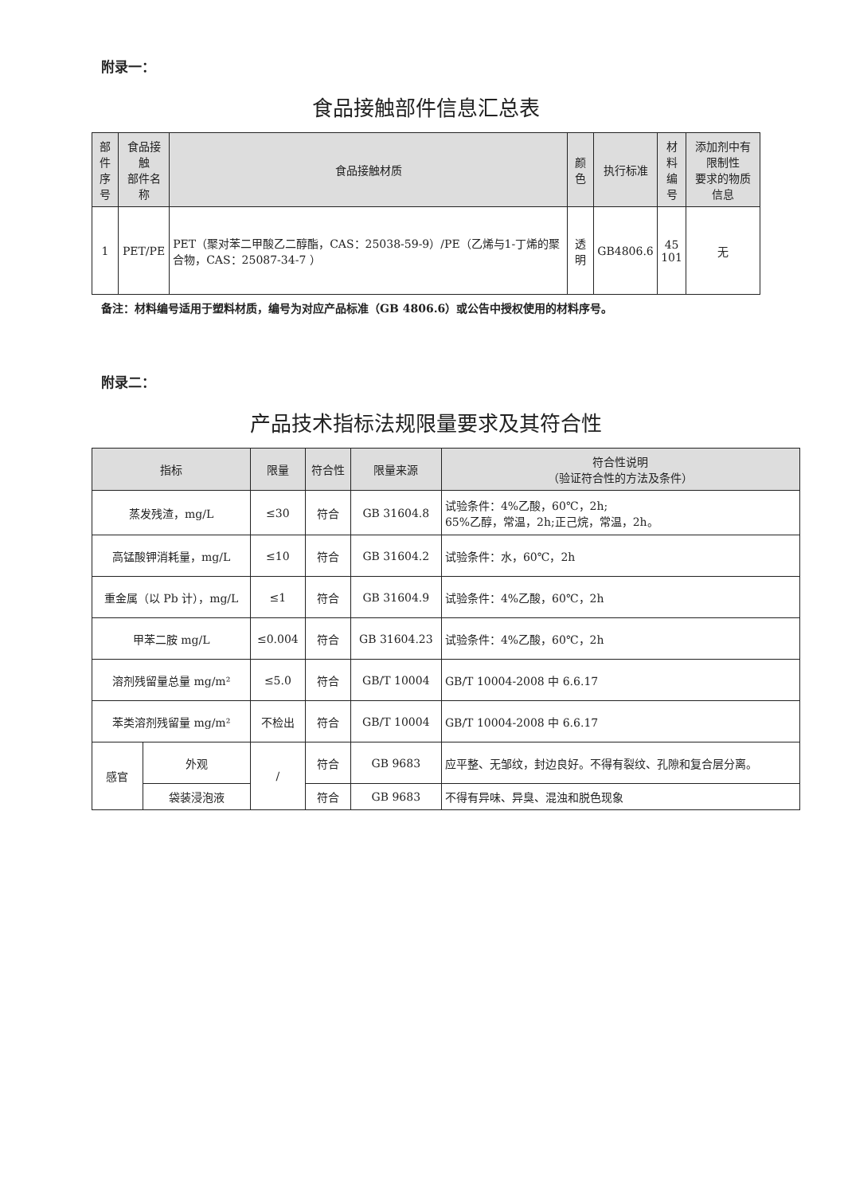附录一：
食品接触部件信息汇总表
| 部件 序号 | 食品接触 部件名称 | 食品接触材质 | 颜色 | 执行标准 | 材料 编号 | 添加剂中有限制性 要求的物质信息 |
| --- | --- | --- | --- | --- | --- | --- |
| 1 | PET/PE | PET（聚对苯二甲酸乙二醇酯，CAS：25038-59-9）/PE（乙烯与1-丁烯的聚合物，CAS：25087-34-7 ） | 透明 | GB4806.6 | 45 101 | 无 |
备注：材料编号适用于塑料材质，编号为对应产品标准（GB 4806.6）或公告中授权使用的材料序号。
附录二：
产品技术指标法规限量要求及其符合性
| 指标 | | 限量 | 符合性 | 限量来源 | 符合性说明 （验证符合性的方法及条件） |
| --- | --- | --- | --- | --- | --- |
| 蒸发残渣，mg/L | | ≤30 | 符合 | GB 31604.8 | 试验条件：4%乙酸，60℃，2h; 65%乙醇，常温，2h;正己烷，常温，2h。 |
| 高锰酸钾消耗量，mg/L | | ≤10 | 符合 | GB 31604.2 | 试验条件：水，60℃，2h |
| 重金属（以 Pb 计），mg/L | | ≤1 | 符合 | GB 31604.9 | 试验条件：4%乙酸，60℃，2h |
| 甲苯二胺 mg/L | | ≤0.004 | 符合 | GB 31604.23 | 试验条件：4%乙酸，60℃，2h |
| 溶剂残留量总量 mg/m² | | ≤5.0 | 符合 | GB/T 10004 | GB/T 10004-2008 中 6.6.17 |
| 苯类溶剂残留量 mg/m² | | 不检出 | 符合 | GB/T 10004 | GB/T 10004-2008 中 6.6.17 |
| 感官 | 外观 | / | 符合 | GB 9683 | 应平整、无邹纹，封边良好。不得有裂纹、孔隙和复合层分离。 |
| | 袋装浸泡液 | | 符合 | GB 9683 | 不得有异味、异臭、混浊和脱色现象 |